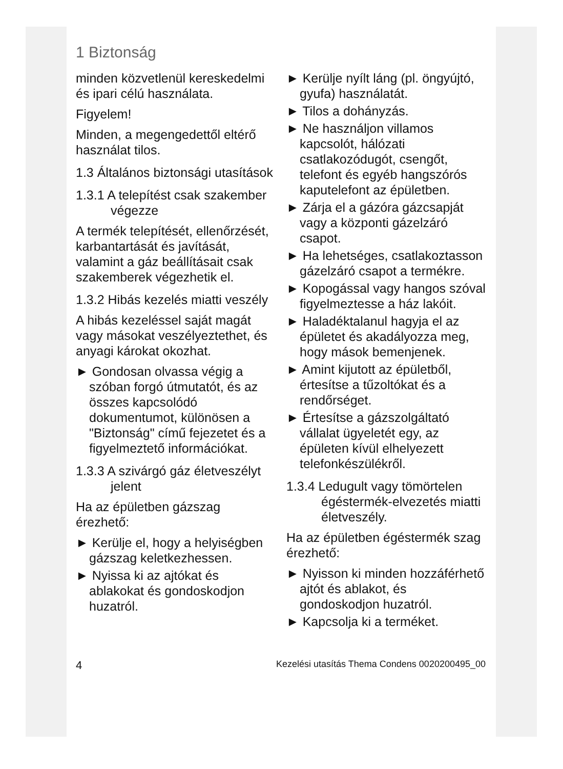1 Biztonság
minden közvetlenül kereskedelmi és ipari célú használata.
Figyelem!
Minden, a megengedettől eltérő használat tilos.
1.3 Általános biztonsági utasítások
1.3.1 A telepítést csak szakember végezze
A termék telepítését, ellenőrzését, karbantartását és javítását, valamint a gáz beállításait csak szakemberek végezhetik el.
1.3.2 Hibás kezelés miatti veszély
A hibás kezeléssel saját magát vagy másokat veszélyeztethet, és anyagi károkat okozhat.
► Gondosan olvassa végig a szóban forgó útmutatót, és az összes kapcsolódó dokumentumot, különösen a "Biztonság" című fejezetet és a figyelmeztető információkat.
1.3.3 A szivárgó gáz életveszélyt jelent
Ha az épületben gázszag érezhető:
► Kerülje el, hogy a helyiségben gázszag keletkezhessen.
► Nyissa ki az ajtókat és ablakokat és gondoskodjon huzatról.
► Kerülje nyílt láng (pl. öngyújtó, gyufa) használatát.
► Tilos a dohányzás.
► Ne használjon villamos kapcsolót, hálózati csatlakozódugót, csengőt, telefont és egyéb hangszórós kaputelefont az épületben.
► Zárja el a gázóra gázcsapját vagy a központi gázelzáró csapot.
► Ha lehetséges, csatlakoztasson gázelzáró csapot a termékre.
► Kopogással vagy hangos szóval figyelmeztesse a ház lakóit.
► Haladéktalanul hagyja el az épületet és akadályozza meg, hogy mások bemenjenek.
► Amint kijutott az épületből, értesítse a tűzoltókat és a rendőrséget.
► Értesítse a gázszolgáltató vállalat ügyeletét egy, az épületen kívül elhelyezett telefonkészülékről.
1.3.4 Ledugult vagy tömörtelen égéstermék-elvezetés miatti életveszély.
Ha az épületben égéstermék szag érezhető:
► Nyisson ki minden hozzáférhető ajtót és ablakot, és gondoskodjon huzatról.
► Kapcsolja ki a terméket.
4 Kezelési utasítás Thema Condens 0020200495_00